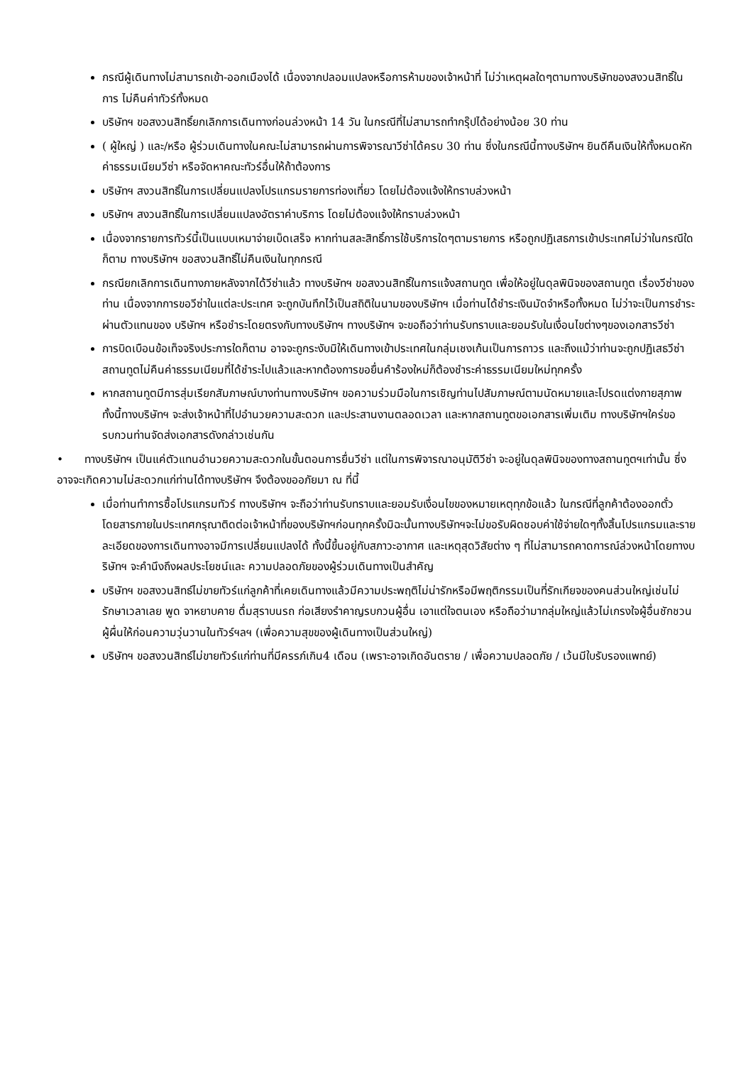กรณีผู้เดินทางไม่สามารถเข้า-ออกเมืองได้ เนื่องจากปลอมแปลงหรือการห้ามของเจ้าหน้าที่ ไม่ว่าเหตุผลใดๆตามทางบริษัทของสงวนสิทธิ์ในการ ไม่คืนค่าทัวร์ทั้งหมด
บริษัทฯ ขอสงวนสิทธิ์ยกเลิกการเดินทางก่อนล่วงหน้า 14 วัน ในกรณีที่ไม่สามารถทำกรุ๊ปได้อย่างน้อย 30 ท่าน
( ผู้ใหญ่ ) และ/หรือ ผู้ร่วมเดินทางในคณะไม่สามารถผ่านการพิจารณาวีซ่าได้ครบ 30 ท่าน ซึ่งในกรณีนี้ทางบริษัทฯ ยินดีคืนเงินให้ทั้งหมดหักค่าธรรมเนียมวีซ่า หรือจัดหาคณะทัวร์อื่นให้ถ้าต้องการ
บริษัทฯ สงวนสิทธิ์ในการเปลี่ยนแปลงโปรแกรมรายการท่องเที่ยว โดยไม่ต้องแจ้งให้ทราบล่วงหน้า
บริษัทฯ สงวนสิทธิ์ในการเปลี่ยนแปลงอัตราค่าบริการ โดยไม่ต้องแจ้งให้ทราบล่วงหน้า
เนื่องจากรายการทัวร์นี้เป็นแบบเหมาจ่ายเบ็ดเสร็จ หากท่านสละสิทธิ์การใช้บริการใดๆตามรายการ หรือถูกปฏิเสธการเข้าประเทศไม่ว่าในกรณีใดก็ตาม ทางบริษัทฯ ขอสงวนสิทธิ์ไม่คืนเงินในทุกกรณี
กรณียกเลิกการเดินทางภายหลังจากได้วีซ่าแล้ว ทางบริษัทฯ ขอสงวนสิทธิ์ในการแจ้งสถานทูต เพื่อให้อยู่ในดุลพินิจของสถานทูต เรื่องวีซ่าของท่าน เนื่องจากการขอวีซ่าในแต่ละประเทศ จะถูกบันทึกไว้เป็นสถิติในนามของบริษัทฯ เมื่อท่านได้ชำระเงินมัดจำหรือทั้งหมด ไม่ว่าจะเป็นการชำระผ่านตัวแทนของ บริษัทฯ หรือชำระโดยตรงกับทางบริษัทฯ ทางบริษัทฯ จะขอถือว่าท่านรับทราบและยอมรับในเงื่อนไขต่างๆของเอกสารวีซ่า
การบิดเบือนข้อเท็จจริงประการใดก็ตาม อาจจะถูกระงับมิให้เดินทางเข้าประเทศในกลุ่มเชงเก้นเป็นการถาวร และถึงแม้ว่าท่านจะถูกปฏิเสธวีซ่า สถานทูตไม่คืนค่าธรรมเนียมที่ได้ชำระไปแล้วและหากต้องการขอยื่นคำร้องใหม่ก็ต้องชำระค่าธรรมเนียมใหม่ทุกครั้ง
หากสถานทูตมีการสุ่มเรียกสัมภาษณ์บางท่านทางบริษัทฯ ขอความร่วมมือในการเชิญท่านไปสัมภาษณ์ตามนัดหมายและโปรดแต่งกายสุภาพ ทั้งนี้ทางบริษัทฯ จะส่งเจ้าหน้าที่ไปอำนวยความสะดวก และประสานงานตลอดเวลา และหากสถานทูตขอเอกสารเพิ่มเติม ทางบริษัทฯใคร่ขอรบกวนท่านจัดส่งเอกสารดังกล่าวเช่นกัน
• ทางบริษัทฯ เป็นแค่ตัวแทนอำนวยความสะดวกในขั้นตอนการยื่นวีซ่า แต่ในการพิจารณาอนุมัติวีซ่า จะอยู่ในดุลพินิจของทางสถานทูตฯเท่านั้น ซึ่งอาจจะเกิดความไม่สะดวกแก่ท่านได้ทางบริษัทฯ จึงต้องขออภัยมา ณ ที่นี้
เมื่อท่านทำการซื้อโปรแกรมทัวร์ ทางบริษัทฯ จะถือว่าท่านรับทราบและยอมรับเงื่อนไขของหมายเหตุทุกข้อแล้ว ในกรณีที่ลูกค้าต้องออกตั๋วโดยสารภายในประเทศกรุณาติดต่อเจ้าหน้าที่ของบริษัทฯก่อนทุกครั้งมิฉะนั้นทางบริษัทฯจะไม่ขอรับผิดชอบค่าใช้จ่ายใดๆทั้งสิ้นโปรแกรมและรายละเอียดของการเดินทางอาจมีการเปลี่ยนแปลงได้ ทั้งนี้ขึ้นอยู่กับสภาวะอากาศ และเหตุสุดวิสัยต่าง ๆ ที่ไม่สามารถคาดการณ์ล่วงหน้าโดยทางบริษัทฯ จะคำนึงถึงผลประโยชน์และ ความปลอดภัยของผู้ร่วมเดินทางเป็นสำคัญ
บริษัทฯ ขอสงวนสิทธ์ไม่ขายทัวร์แก่ลูกค้าที่เคยเดินทางแล้วมีความประพฤติไม่น่ารักหรือมีพฤติกรรมเป็นที่รักเกียจของคนส่วนใหญ่เช่นไม่รักษาเวลาเลย พูด จาหยาบคาย ดื่มสุราบนรถ ก่อเสียงรำคาญรบกวนผู้อื่น เอาแต่ใจตนเอง หรือถือว่ามากลุ่มใหญ่แล้วไม่เกรงใจผู้อื่นชักชวนผู้ผื่นให้ก่อนความวุ่นวานในทัวร์ฯลฯ (เพื่อความสุขของผู้เดินทางเป็นส่วนใหญ่)
บริษัทฯ ขอสงวนสิทธ์ไม่ขายทัวร์แก่ท่านที่มีครรภ์เกิน4 เดือน (เพราะอาจเกิดอันตราย / เพื่อความปลอดภัย / เว้นมีใบรับรองแพทย์)